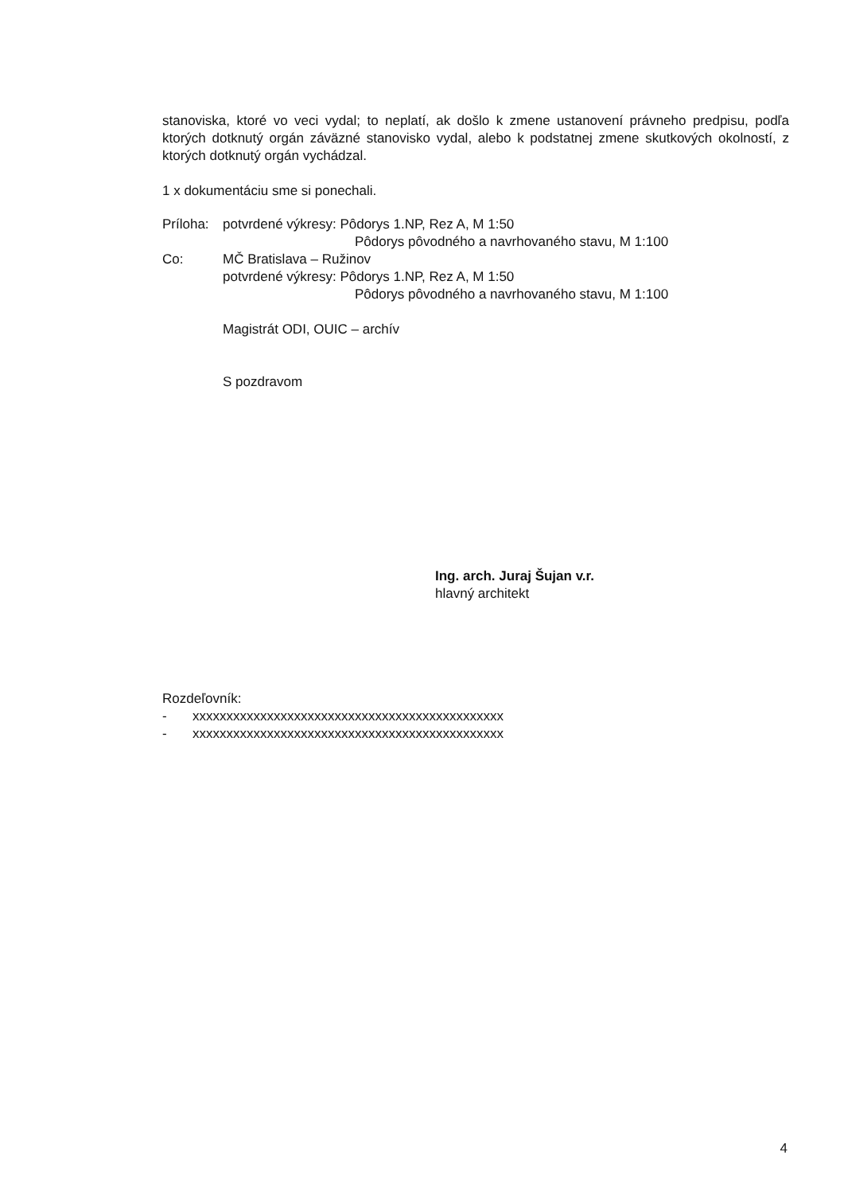stanoviska, ktoré vo veci vydal; to neplatí, ak došlo k zmene ustanovení právneho predpisu, podľa ktorých dotknutý orgán záväzné stanovisko vydal, alebo k podstatnej zmene skutkových okolností, z ktorých dotknutý orgán vychádzal.
1 x dokumentáciu sme si ponechali.
Príloha: potvrdené výkresy: Pôdorys 1.NP, Rez A, M 1:50
Pôdorys pôvodného a navrhovaného stavu, M 1:100
Co: MČ Bratislava – Ružinov
potvrdené výkresy: Pôdorys 1.NP, Rez A, M 1:50
Pôdorys pôvodného a navrhovaného stavu, M 1:100
Magistrát ODI, OUIC – archív
S pozdravom
Ing. arch. Juraj Šujan v.r.
hlavný architekt
Rozdeľovník:
- xxxxxxxxxxxxxxxxxxxxxxxxxxxxxxxxxxxxxxxxxxxxxx
- xxxxxxxxxxxxxxxxxxxxxxxxxxxxxxxxxxxxxxxxxxxxxx
4